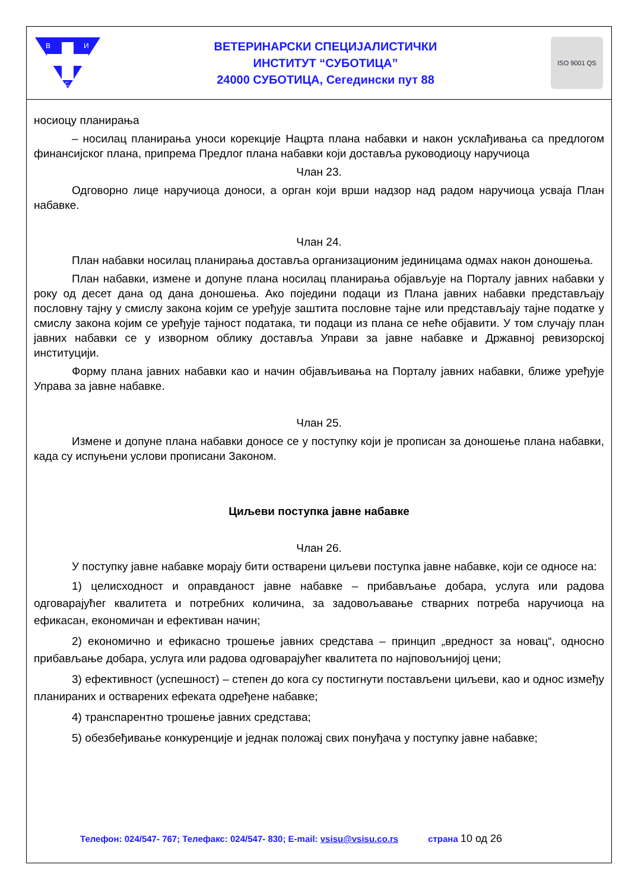В
И
С
ВЕТЕРИНАРСКИ СПЕЦИЈАЛИСТИЧКИ
ИНСТИТУТ “СУБОТИЦА”
24000 СУБОТИЦА, Сегедински пут 88
ISO 9001 QS
носиоцу планирања
– носилац планирања уноси корекције Нацрта плана набавки и након усклађивања са предлогом финансијског плана, припрема Предлог плана набавки који доставља руководиоцу наручиоца
Члан 23.
Одговорно лице наручиоца доноси, а орган који врши надзор над радом наручиоца усваја План набавке.
Члан 24.
План набавки носилац планирања доставља организационим јединицама одмах након доношења.
План набавки, измене и допуне плана носилац планирања објављује на Порталу јавних набавки у року од десет дана од дана доношења. Ако поједини подаци из Плана јавних набавки представљају пословну тајну у смислу закона којим се уређује заштита пословне тајне или представљају тајне податке у смислу закона којим се уређује тајност података, ти подаци из плана се неће објавити. У том случају план јавних набавки се у изворном облику доставља Управи за јавне набавке и Државној ревизорској институцији.
Форму плана јавних набавки као и начин објављивања на Порталу јавних набавки, ближе уређује Управа за јавне набавке.
Члан 25.
Измене и допуне плана набавки доносе се у поступку који је прописан за доношење плана набавки, када су испуњени услови прописани Законом.
Циљеви поступка јавне набавке
Члан 26.
У поступку јавне набавке морају бити остварени циљеви поступка јавне набавке, који се односе на:
1) целисходност и оправданост јавне набавке – прибављање добара, услуга или радова одговарајућег квалитета и потребних количина, за задовољавање стварних потреба наручиоца на ефикасан, економичан и ефективан начин;
2) економично и ефикасно трошење јавних средстава – принцип „вредност за новац“, односно прибављање добара, услуга или радова одговарајућег квалитета по најповољнијој цени;
3) ефективност (успешност) – степен до кога су постигнути постављени циљеви, као и однос између планираних и остварених ефеката одређене набавке;
4) транспарентно трошење јавних средстава;
5) обезбеђивање конкуренције и једнак положај свих понуђача у поступку јавне набавке;
Телефон: 024/547- 767; Телефакс: 024/547- 830; E-mail: vsisu@vsisu.co.rs страна 10 од 26